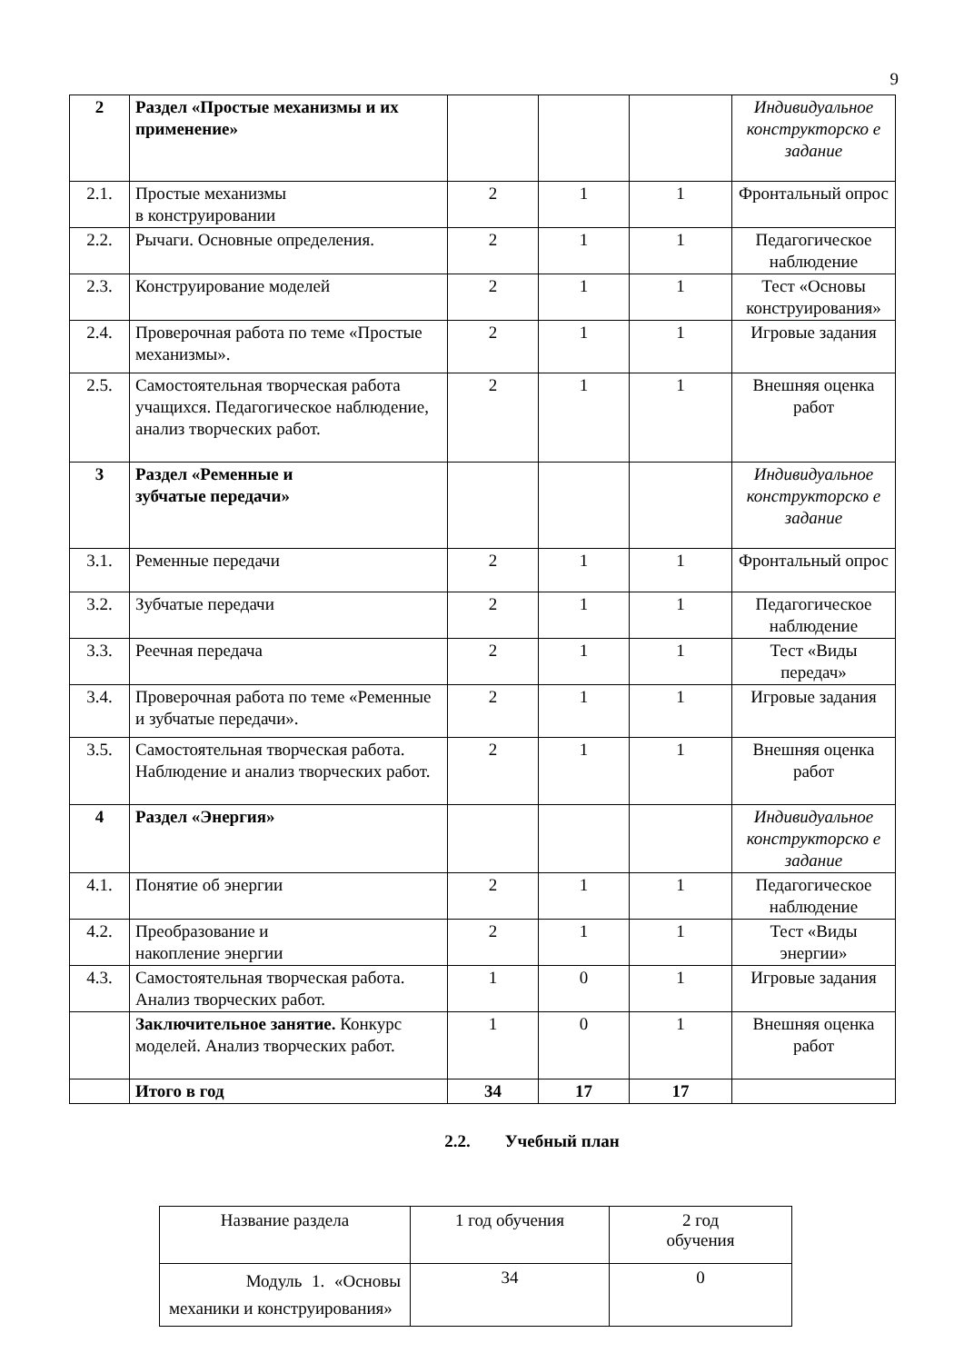9
| 2 | Раздел «Простые механизмы и их применение» | | | | Индивидуальное конструкторско е задание |
| 2.1. | Простые механизмы в конструировании | 2 | 1 | 1 | Фронтальный опрос |
| 2.2. | Рычаги. Основные определения. | 2 | 1 | 1 | Педагогическое наблюдение |
| 2.3. | Конструирование моделей | 2 | 1 | 1 | Тест «Основы конструирования» |
| 2.4. | Проверочная работа по теме «Простые механизмы». | 2 | 1 | 1 | Игровые задания |
| 2.5. | Самостоятельная творческая работа учащихся. Педагогическое наблюдение, анализ творческих работ. | 2 | 1 | 1 | Внешняя оценка работ |
| 3 | Раздел «Ременные и зубчатые передачи» | | | | Индивидуальное конструкторско е задание |
| 3.1. | Ременные передачи | 2 | 1 | 1 | Фронтальный опрос |
| 3.2. | Зубчатые передачи | 2 | 1 | 1 | Педагогическое наблюдение |
| 3.3. | Реечная передача | 2 | 1 | 1 | Тест «Виды передач» |
| 3.4. | Проверочная работа по теме «Ременные и зубчатые передачи». | 2 | 1 | 1 | Игровые задания |
| 3.5. | Самостоятельная творческая работа. Наблюдение и анализ творческих работ. | 2 | 1 | 1 | Внешняя оценка работ |
| 4 | Раздел «Энергия» | | | | Индивидуальное конструкторско е задание |
| 4.1. | Понятие об энергии | 2 | 1 | 1 | Педагогическое наблюдение |
| 4.2. | Преобразование и накопление энергии | 2 | 1 | 1 | Тест «Виды энергии» |
| 4.3. | Самостоятельная творческая работа. Анализ творческих работ. | 1 | 0 | 1 | Игровые задания |
| | Заключительное занятие. Конкурс моделей. Анализ творческих работ. | 1 | 0 | 1 | Внешняя оценка работ |
| | Итого в год | 34 | 17 | 17 | |
2.2. Учебный план
| Название раздела | 1 год обучения | 2 год обучения |
| Модуль 1. «Основы механики и конструирования» | 34 | 0 |